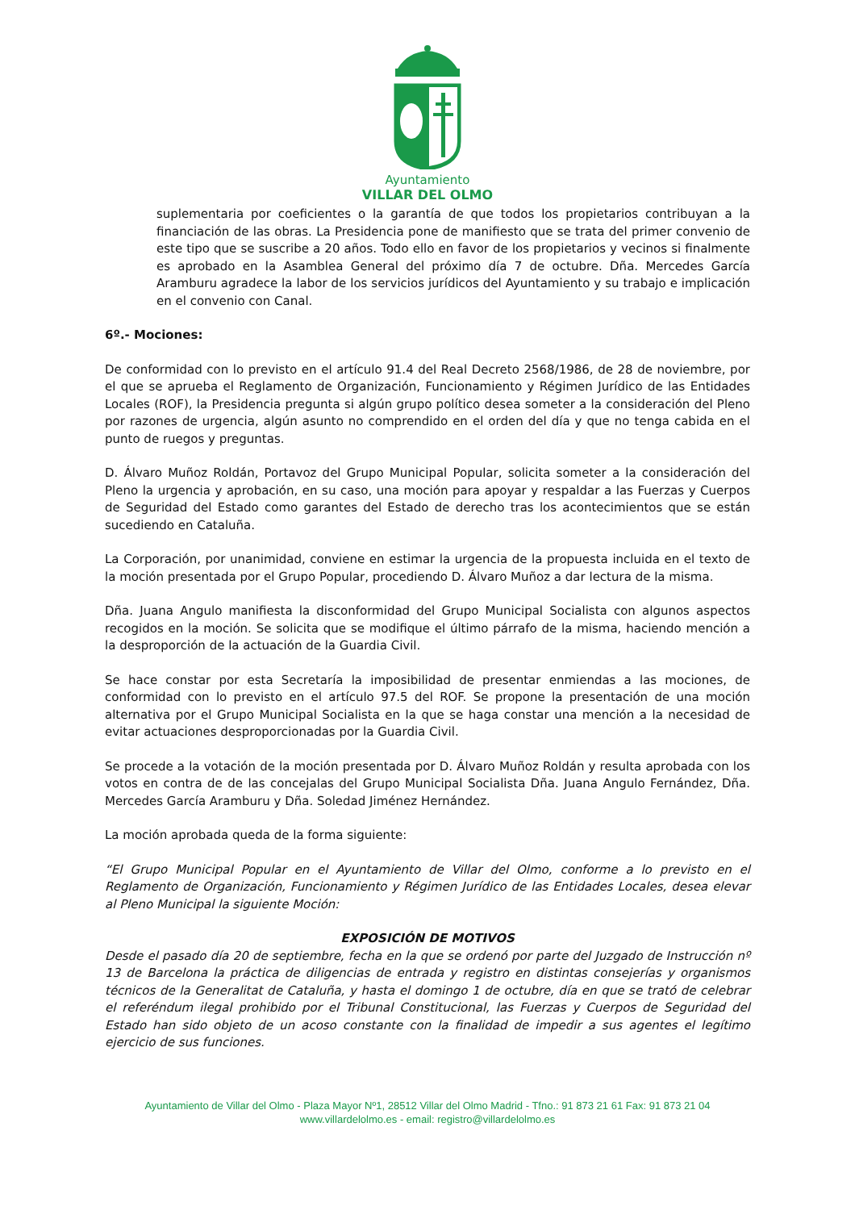Ayuntamiento
VILLAR DEL OLMO
suplementaria por coeficientes o la garantía de que todos los propietarios contribuyan a la financiación de las obras. La Presidencia pone de manifiesto que se trata del primer convenio de este tipo que se suscribe a 20 años. Todo ello en favor de los propietarios y vecinos si finalmente es aprobado en la Asamblea General del próximo día 7 de octubre. Dña. Mercedes García Aramburu agradece la labor de los servicios jurídicos del Ayuntamiento y su trabajo e implicación en el convenio con Canal.
6º.- Mociones:
De conformidad con lo previsto en el artículo 91.4 del Real Decreto 2568/1986, de 28 de noviembre, por el que se aprueba el Reglamento de Organización, Funcionamiento y Régimen Jurídico de las Entidades Locales (ROF), la Presidencia pregunta si algún grupo político desea someter a la consideración del Pleno por razones de urgencia, algún asunto no comprendido en el orden del día y que no tenga cabida en el punto de ruegos y preguntas.
D. Álvaro Muñoz Roldán, Portavoz del Grupo Municipal Popular, solicita someter a la consideración del Pleno la urgencia y aprobación, en su caso, una moción para apoyar y respaldar a las Fuerzas y Cuerpos de Seguridad del Estado como garantes del Estado de derecho tras los acontecimientos que se están sucediendo en Cataluña.
La Corporación, por unanimidad, conviene en estimar la urgencia de la propuesta incluida en el texto de la moción presentada por el Grupo Popular, procediendo D. Álvaro Muñoz a dar lectura de la misma.
Dña. Juana Angulo manifiesta la disconformidad del Grupo Municipal Socialista con algunos aspectos recogidos en la moción. Se solicita que se modifique el último párrafo de la misma, haciendo mención a la desproporción de la actuación de la Guardia Civil.
Se hace constar por esta Secretaría la imposibilidad de presentar enmiendas a las mociones, de conformidad con lo previsto en el artículo 97.5 del ROF. Se propone la presentación de una moción alternativa por el Grupo Municipal Socialista en la que se haga constar una mención a la necesidad de evitar actuaciones desproporcionadas por la Guardia Civil.
Se procede a la votación de la moción presentada por D. Álvaro Muñoz Roldán y resulta aprobada con los votos en contra de de las concejalas del Grupo Municipal Socialista Dña. Juana Angulo Fernández, Dña. Mercedes García Aramburu y Dña. Soledad Jiménez Hernández.
La moción aprobada queda de la forma siguiente:
“El Grupo Municipal Popular en el Ayuntamiento de Villar del Olmo, conforme a lo previsto en el Reglamento de Organización, Funcionamiento y Régimen Jurídico de las Entidades Locales, desea elevar al Pleno Municipal la siguiente Moción:
EXPOSICIÓN DE MOTIVOS
Desde el pasado día 20 de septiembre, fecha en la que se ordenó por parte del Juzgado de Instrucción nº 13 de Barcelona la práctica de diligencias de entrada y registro en distintas consejerías y organismos técnicos de la Generalitat de Cataluña, y hasta el domingo 1 de octubre, día en que se trató de celebrar el referéndum ilegal prohibido por el Tribunal Constitucional, las Fuerzas y Cuerpos de Seguridad del Estado han sido objeto de un acoso constante con la finalidad de impedir a sus agentes el legítimo ejercicio de sus funciones.
Ayuntamiento de Villar del Olmo - Plaza Mayor Nº1, 28512 Villar del Olmo Madrid - Tfno.: 91 873 21 61 Fax: 91 873 21 04
www.villardelolmo.es - email: registro@villardelolmo.es